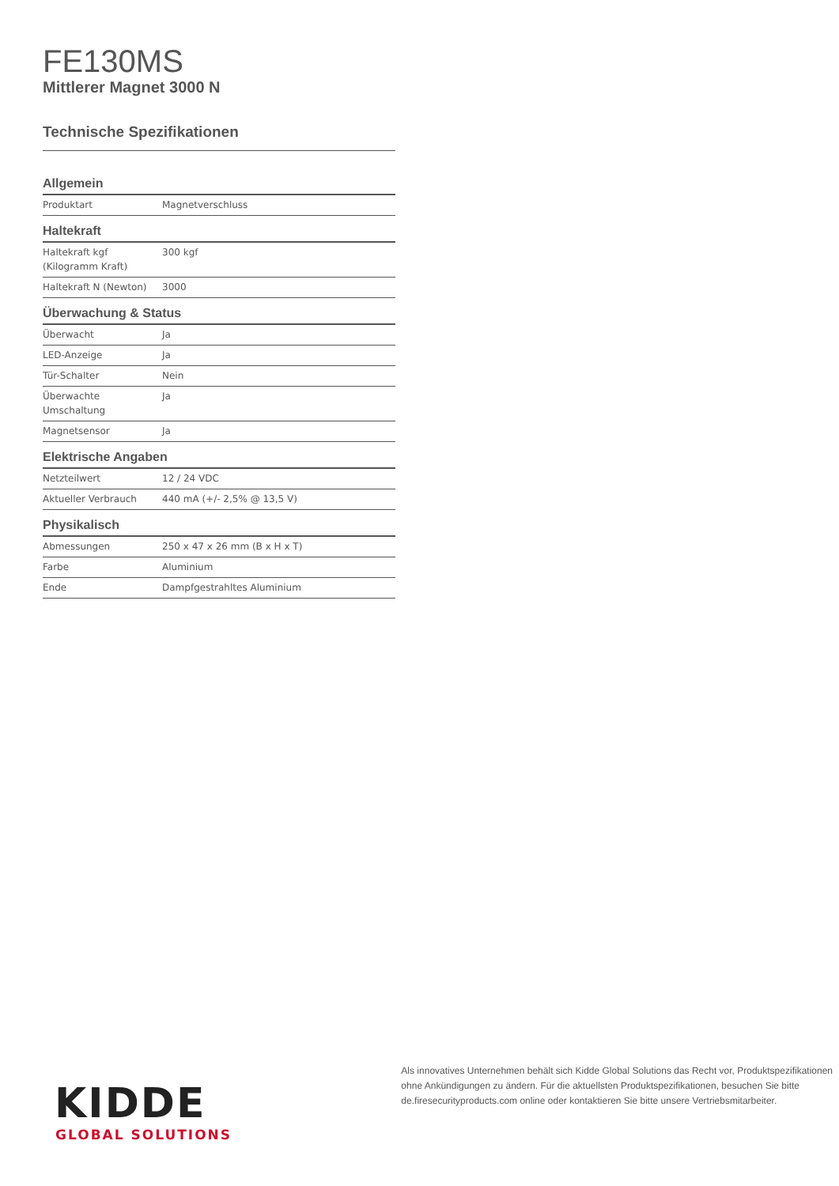FE130MS
Mittlerer Magnet 3000 N
Technische Spezifikationen
Allgemein
| Produktart | Magnetverschluss |
Haltekraft
| Haltekraft kgf (Kilogramm Kraft) | 300 kgf |
| Haltekraft N (Newton) | 3000 |
Überwachung & Status
| Überwacht | Ja |
| LED-Anzeige | Ja |
| Tür-Schalter | Nein |
| Überwachte Umschaltung | Ja |
| Magnetsensor | Ja |
Elektrische Angaben
| Netzteilwert | 12 / 24 VDC |
| Aktueller Verbrauch | 440 mA (+/- 2,5% @ 13,5 V) |
Physikalisch
| Abmessungen | 250 x 47 x 26 mm (B x H x T) |
| Farbe | Aluminium |
| Ende | Dampfgestrahltes Aluminium |
KIDDE
GLOBAL SOLUTIONS
Als innovatives Unternehmen behält sich Kidde Global Solutions das Recht vor, Produktspezifikationen ohne Ankündigungen zu ändern. Für die aktuellsten Produktspezifikationen, besuchen Sie bitte de.firesecurityproducts.com online oder kontaktieren Sie bitte unsere Vertriebsmitarbeiter.